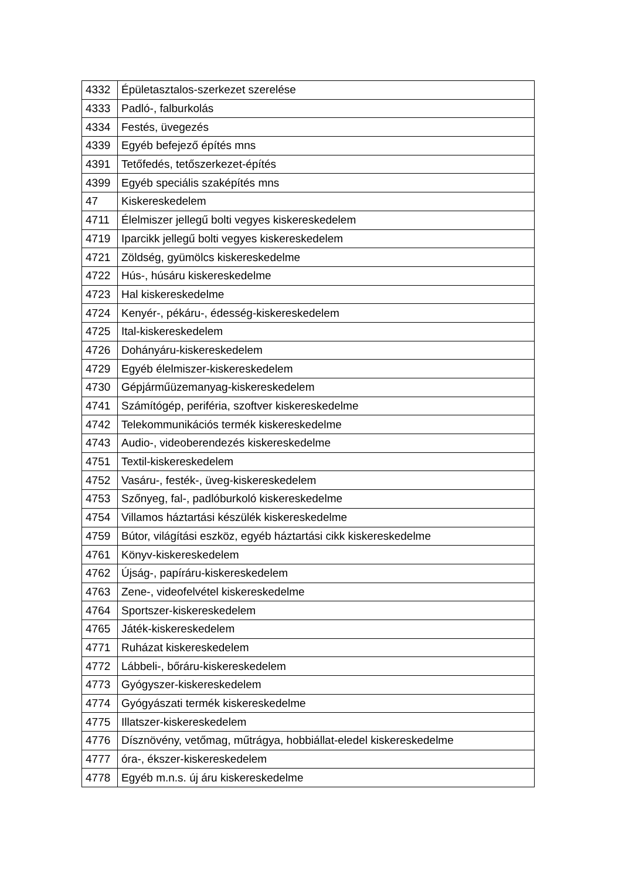| 4332 | Épületasztalos-szerkezet szerelése |
| 4333 | Padló-, falburkolás |
| 4334 | Festés, üvegezés |
| 4339 | Egyéb befejező építés mns |
| 4391 | Tetőfedés, tetőszerkezet-építés |
| 4399 | Egyéb speciális szaképítés mns |
| 47 | Kiskereskedelem |
| 4711 | Élelmiszer jellegű bolti vegyes kiskereskedelem |
| 4719 | Iparcikk jellegű bolti vegyes kiskereskedelem |
| 4721 | Zöldség, gyümölcs kiskereskedelme |
| 4722 | Hús-, húsáru kiskereskedelme |
| 4723 | Hal kiskereskedelme |
| 4724 | Kenyér-, pékáru-, édesség-kiskereskedelem |
| 4725 | Ital-kiskereskedelem |
| 4726 | Dohányáru-kiskereskedelem |
| 4729 | Egyéb élelmiszer-kiskereskedelem |
| 4730 | Gépjárműüzemanyag-kiskereskedelem |
| 4741 | Számítógép, periféria, szoftver kiskereskedelme |
| 4742 | Telekommunikációs termék kiskereskedelme |
| 4743 | Audio-, videoberendezés kiskereskedelme |
| 4751 | Textil-kiskereskedelem |
| 4752 | Vasáru-, festék-, üveg-kiskereskedelem |
| 4753 | Szőnyeg, fal-, padlóburkoló kiskereskedelme |
| 4754 | Villamos háztartási készülék kiskereskedelme |
| 4759 | Bútor, világítási eszköz, egyéb háztartási cikk kiskereskedelme |
| 4761 | Könyv-kiskereskedelem |
| 4762 | Újság-, papíráru-kiskereskedelem |
| 4763 | Zene-, videofelvétel kiskereskedelme |
| 4764 | Sportszer-kiskereskedelem |
| 4765 | Játék-kiskereskedelem |
| 4771 | Ruházat kiskereskedelem |
| 4772 | Lábbeli-, bőráru-kiskereskedelem |
| 4773 | Gyógyszer-kiskereskedelem |
| 4774 | Gyógyászati termék kiskereskedelme |
| 4775 | Illatszer-kiskereskedelem |
| 4776 | Dísznövény, vetőmag, műtrágya, hobbiállat-eledel kiskereskedelme |
| 4777 | óra-, ékszer-kiskereskedelem |
| 4778 | Egyéb m.n.s. új áru kiskereskedelme |